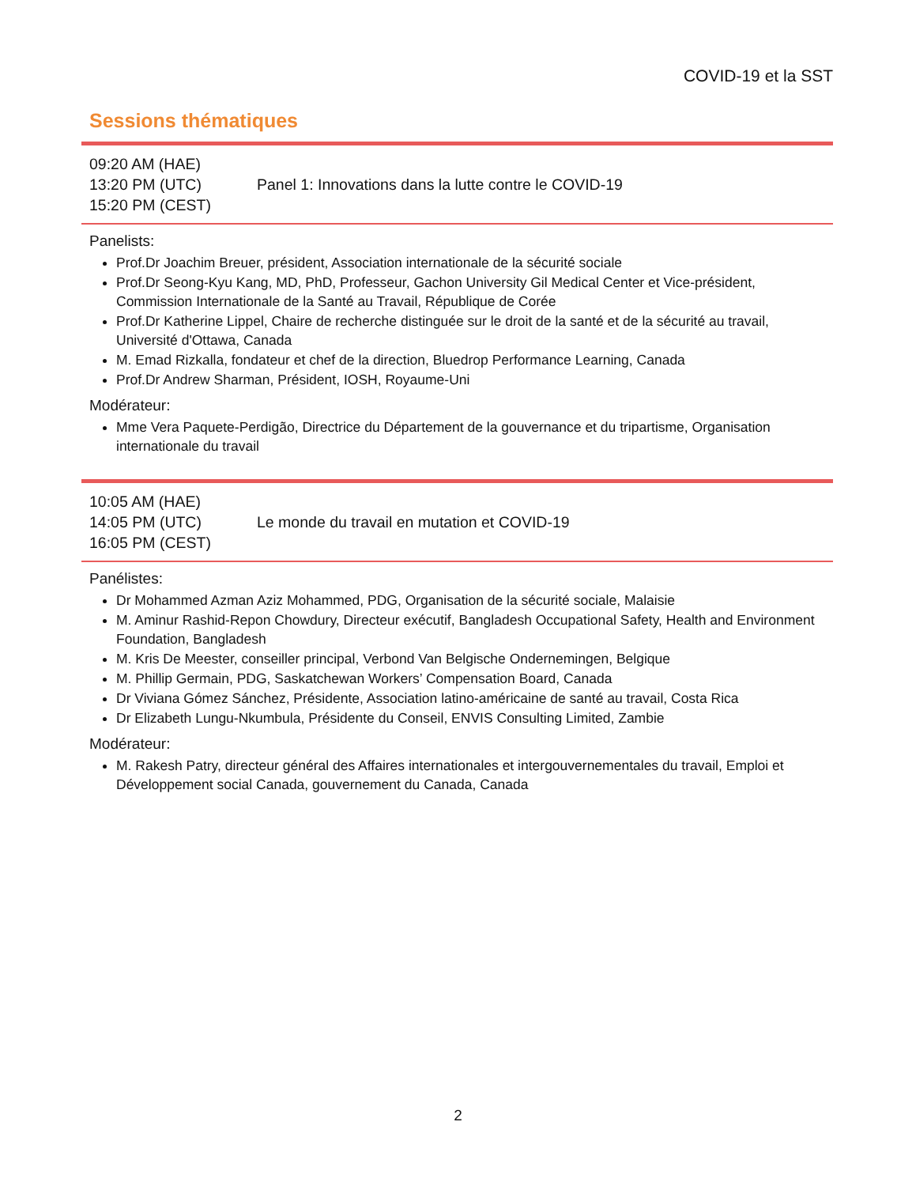COVID-19 et la SST
Sessions thématiques
| 09:20 AM (HAE) 13:20 PM (UTC) 15:20 PM (CEST) | Panel 1: Innovations dans la lutte contre le COVID-19 |
Panelists:
Prof.Dr Joachim Breuer, président, Association internationale de la sécurité sociale
Prof.Dr Seong-Kyu Kang, MD, PhD, Professeur, Gachon University Gil Medical Center et Vice-président, Commission Internationale de la Santé au Travail, République de Corée
Prof.Dr Katherine Lippel, Chaire de recherche distinguée sur le droit de la santé et de la sécurité au travail, Université d'Ottawa, Canada
M. Emad Rizkalla, fondateur et chef de la direction, Bluedrop Performance Learning, Canada
Prof.Dr Andrew Sharman, Président, IOSH, Royaume-Uni
Modérateur:
Mme Vera Paquete-Perdigão, Directrice du Département de la gouvernance et du tripartisme, Organisation internationale du travail
| 10:05 AM (HAE) 14:05 PM (UTC) 16:05 PM (CEST) | Le monde du travail en mutation et COVID-19 |
Panélistes:
Dr Mohammed Azman Aziz Mohammed, PDG, Organisation de la sécurité sociale, Malaisie
M. Aminur Rashid-Repon Chowdury, Directeur exécutif, Bangladesh Occupational Safety, Health and Environment Foundation, Bangladesh
M. Kris De Meester, conseiller principal, Verbond Van Belgische Ondernemingen, Belgique
M. Phillip Germain, PDG, Saskatchewan Workers’ Compensation Board, Canada
Dr Viviana Gómez Sánchez, Présidente, Association latino-américaine de santé au travail, Costa Rica
Dr Elizabeth Lungu-Nkumbula, Présidente du Conseil, ENVIS Consulting Limited, Zambie
Modérateur:
M. Rakesh Patry, directeur général des Affaires internationales et intergouvernementales du travail, Emploi et Développement social Canada, gouvernement du Canada, Canada
2